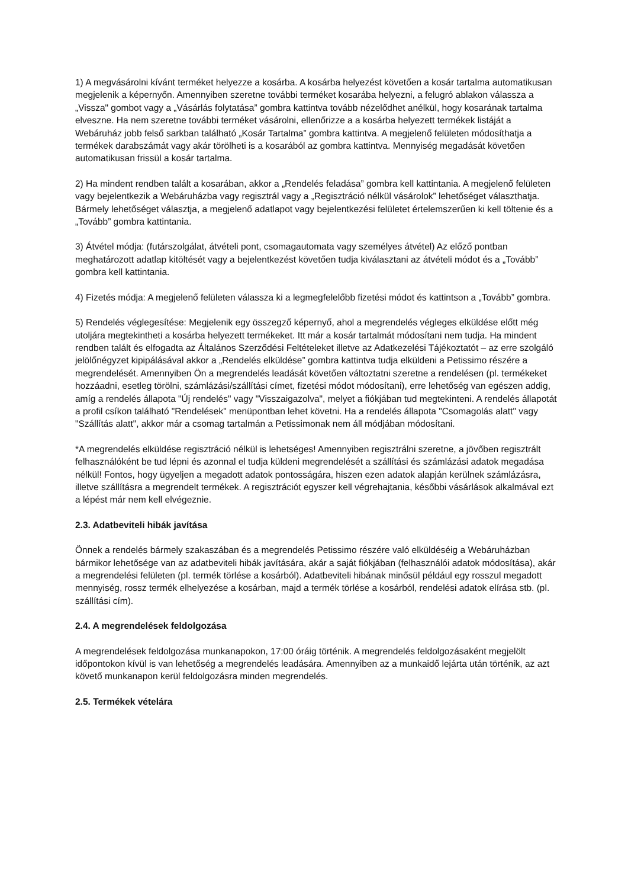1) A megvásárolni kívánt terméket helyezze a kosárba. A kosárba helyezést követően a kosár tartalma automatikusan megjelenik a képernyőn. Amennyiben szeretne további terméket kosarába helyezni, a felugró ablakon válassza a „Vissza" gombot vagy a „Vásárlás folytatása” gombra kattintva tovább nézelődhet anélkül, hogy kosarának tartalma elveszne. Ha nem szeretne további terméket vásárolni, ellenőrizze a a kosárba helyezett termékek listáját a Webáruház jobb felső sarkban található „Kosár Tartalma” gombra kattintva. A megjelenő felületen módosíthatja a termékek darabszámát vagy akár törölheti is a kosarából az gombra kattintva. Mennyiség megadását követően automatikusan frissül a kosár tartalma.
2) Ha mindent rendben talált a kosarában, akkor a „Rendelés feladása” gombra kell kattintania. A megjelenő felületen vagy bejelentkezik a Webáruházba vagy regisztrál vagy a „Regisztráció nélkül vásárolok” lehetőséget választhatja. Bármely lehetőséget választja, a megjelenő adatlapot vagy bejelentkezési felületet értelemszerűen ki kell töltenie és a „Tovább” gombra kattintania.
3) Átvétel módja: (futárszolgálat, átvételi pont, csomagautomata vagy személyes átvétel) Az előző pontban meghatározott adatlap kitöltését vagy a bejelentkezést követően tudja kiválasztani az átvételi módot és a „Tovább” gombra kell kattintania.
4) Fizetés módja: A megjelenő felületen válassza ki a legmegfelelőbb fizetési módot és kattintson a „Tovább” gombra.
5) Rendelés véglegesítése: Megjelenik egy összegző képernyő, ahol a megrendelés végleges elküldése előtt még utoljára megtekintheti a kosárba helyezett termékeket. Itt már a kosár tartalmát módosítani nem tudja. Ha mindent rendben talált és elfogadta az Általános Szerződési Feltételeket illetve az Adatkezelési Tájékoztatót – az erre szolgáló jelölőnégyzet kipipálásával akkor a „Rendelés elküldése” gombra kattintva tudja elküldeni a Petissimo részére a megrendelését. Amennyiben Ön a megrendelés leadását követően változtatni szeretne a rendelésen (pl. termékeket hozzáadni, esetleg törölni, számlázási/szállítási címet, fizetési módot módosítani), erre lehetőség van egészen addig, amíg a rendelés állapota "Új rendelés" vagy "Visszaigazolva", melyet a fiókjában tud megtekinteni. A rendelés állapotát a profil csíkon található "Rendelések" menüpontban lehet követni. Ha a rendelés állapota "Csomagolás alatt" vagy "Szállítás alatt", akkor már a csomag tartalmán a Petissimonak nem áll módjában módosítani.
*A megrendelés elküldése regisztráció nélkül is lehetséges! Amennyiben regisztrálni szeretne, a jövőben regisztrált felhasználóként be tud lépni és azonnal el tudja küldeni megrendelését a szállítási és számlázási adatok megadása nélkül! Fontos, hogy ügyeljen a megadott adatok pontosságára, hiszen ezen adatok alapján kerülnek számlázásra, illetve szállításra a megrendelt termékek. A regisztrációt egyszer kell végrehajtania, későbbi vásárlások alkalmával ezt a lépést már nem kell elvégeznie.
2.3. Adatbeviteli hibák javítása
Önnek a rendelés bármely szakaszában és a megrendelés Petissimo részére való elküldéséig a Webáruházban bármikor lehetősége van az adatbeviteli hibák javítására, akár a saját fiókjában (felhasználói adatok módosítása), akár a megrendelési felületen (pl. termék törlése a kosárból). Adatbeviteli hibának minősül például egy rosszul megadott mennyiség, rossz termék elhelyezése a kosárban, majd a termék törlése a kosárból, rendelési adatok elírása stb. (pl. szállítási cím).
2.4. A megrendelések feldolgozása
A megrendelések feldolgozása munkanapokon, 17:00 óráig történik. A megrendelés feldolgozásaként megjelölt időpontokon kívül is van lehetőség a megrendelés leadására. Amennyiben az a munkaidő lejárta után történik, az azt követő munkanapon kerül feldolgozásra minden megrendelés.
2.5. Termékek vételára